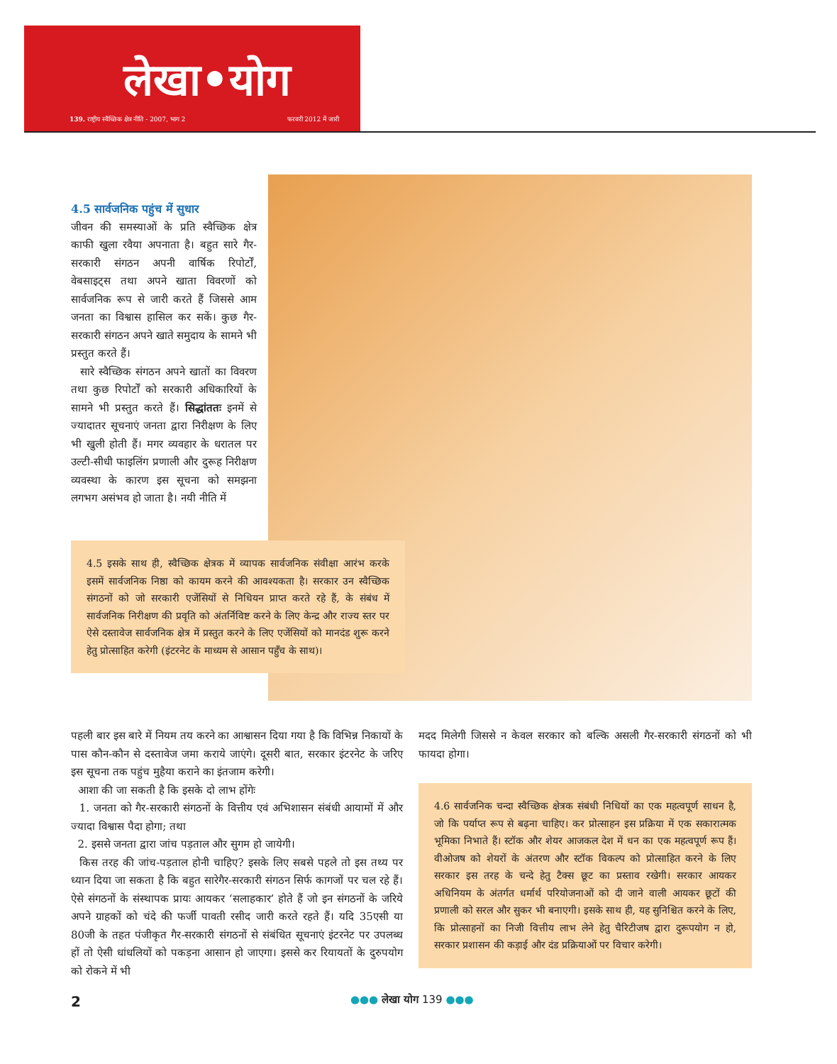लेखा•योग
139. राष्ट्रीय स्वैच्छिक क्षेत्र नीति - 2007, भाग 2 फरवरी 2012 में जारी
4.5 सार्वजनिक पहुंच में सुधार
जीवन की समस्याओं के प्रति स्वैच्छिक क्षेत्र काफी खुला रवैया अपनाता है। बहुत सारे गैर-सरकारी संगठन अपनी वार्षिक रिपोर्टों, वेबसाइट्स तथा अपने खाता विवरणों को सार्वजनिक रूप से जारी करते हैं जिससे आम जनता का विश्वास हासिल कर सकें। कुछ गैर-सरकारी संगठन अपने खाते समुदाय के सामने भी प्रस्तुत करते हैं।
सारे स्वैच्छिक संगठन अपने खातों का विवरण तथा कुछ रिपोर्टों को सरकारी अधिकारियों के सामने भी प्रस्तुत करते हैं। सिद्धांततः इनमें से ज्यादातर सूचनाएं जनता द्वारा निरीक्षण के लिए भी खुली होती हैं। मगर व्यवहार के धरातल पर उल्टी-सीधी फाइलिंग प्रणाली और दुरूह निरीक्षण व्यवस्था के कारण इस सूचना को समझना लगभग असंभव हो जाता है। नयी नीति में
4.5 इसके साथ ही, स्वैच्छिक क्षेत्रक में व्यापक सार्वजनिक संवीक्षा आरंभ करके इसमें सार्वजनिक निष्ठा को कायम करने की आवश्यकता है। सरकार उन स्वैच्छिक संगठनों को जो सरकारी एजेंसियों से निधियन प्राप्त करते रहे हैं, के संबंध में सार्वजनिक निरीक्षण की प्रवृति को अंतर्निविष्ट करने के लिए केन्द्र और राज्य स्तर पर ऐसे दस्तावेज सार्वजनिक क्षेत्र में प्रस्तुत करने के लिए एजेंसियों को मानदंड शुरू करने हेतु प्रोत्साहित करेगी (इंटरनेट के माध्यम से आसान पहुँच के साथ)।
पहली बार इस बारे में नियम तय करने का आश्वासन दिया गया है कि विभिन्न निकायों के पास कौन-कौन से दस्तावेज जमा कराये जाएंगे। दूसरी बात, सरकार इंटरनेट के जरिए इस सूचना तक पहुंच मुहैया कराने का इंतजाम करेगी।
आशा की जा सकती है कि इसके दो लाभ होंगेः
1. जनता को गैर-सरकारी संगठनों के वित्तीय एवं अभिशासन संबंधी आयामों में और ज्यादा विश्वास पैदा होगा; तथा
2. इससे जनता द्वारा जांच पड़ताल और सुगम हो जायेगी।
किस तरह की जांच-पड़ताल होनी चाहिए? इसके लिए सबसे पहले तो इस तथ्य पर ध्यान दिया जा सकता है कि बहुत सारेगैर-सरकारी संगठन सिर्फ कागजों पर चल रहे हैं। ऐसे संगठनों के संस्थापक प्रायः आयकर ‘सलाहकार’ होते हैं जो इन संगठनों के जरिये अपने ग्राहकों को चंदे की फर्जी पावती रसीद जारी करते रहते हैं। यदि 35एसी या 80जी के तहत पंजीकृत गैर-सरकारी संगठनों से संबंधित सूचनाएं इंटरनेट पर उपलब्ध हों तो ऐसी धांधलियों को पकड़ना आसान हो जाएगा। इससे कर रियायतों के दुरुपयोग को रोकने में भी
मदद मिलेगी जिससे न केवल सरकार को बल्कि असली गैर-सरकारी संगठनों को भी फायदा होगा।
4.6 सार्वजनिक चन्दा स्वैच्छिक क्षेत्रक संबंधी निधियों का एक महत्वपूर्ण साधन है, जो कि पर्याप्त रूप से बढ़ना चाहिए। कर प्रोत्साहन इस प्रक्रिया में एक सकारात्मक भूमिका निभाते हैं। स्टॉक और शेयर आजकल देश में धन का एक महत्वपूर्ण रूप हैं। वीओजष को शेयरों के अंतरण और स्टॉक विकल्प को प्रोत्साहित करने के लिए सरकार इस तरह के चन्दे हेतु टैक्स छूट का प्रस्ताव रखेगी। सरकार आयकर अधिनियम के अंतर्गत धर्मार्थ परियोजनाओं को दी जाने वाली आयकर छूटों की प्रणाली को सरल और सुकर भी बनाएगी। इसके साथ ही, यह सुनिश्चित करने के लिए, कि प्रोत्साहनों का निजी वित्तीय लाभ लेने हेतु चैरिटीजष द्वारा दुरूपयोग न हो, सरकार प्रशासन की कड़ाई और दंड प्रक्रियाओं पर विचार करेगी।
2 ●●● लेखा योग 139 ●●●